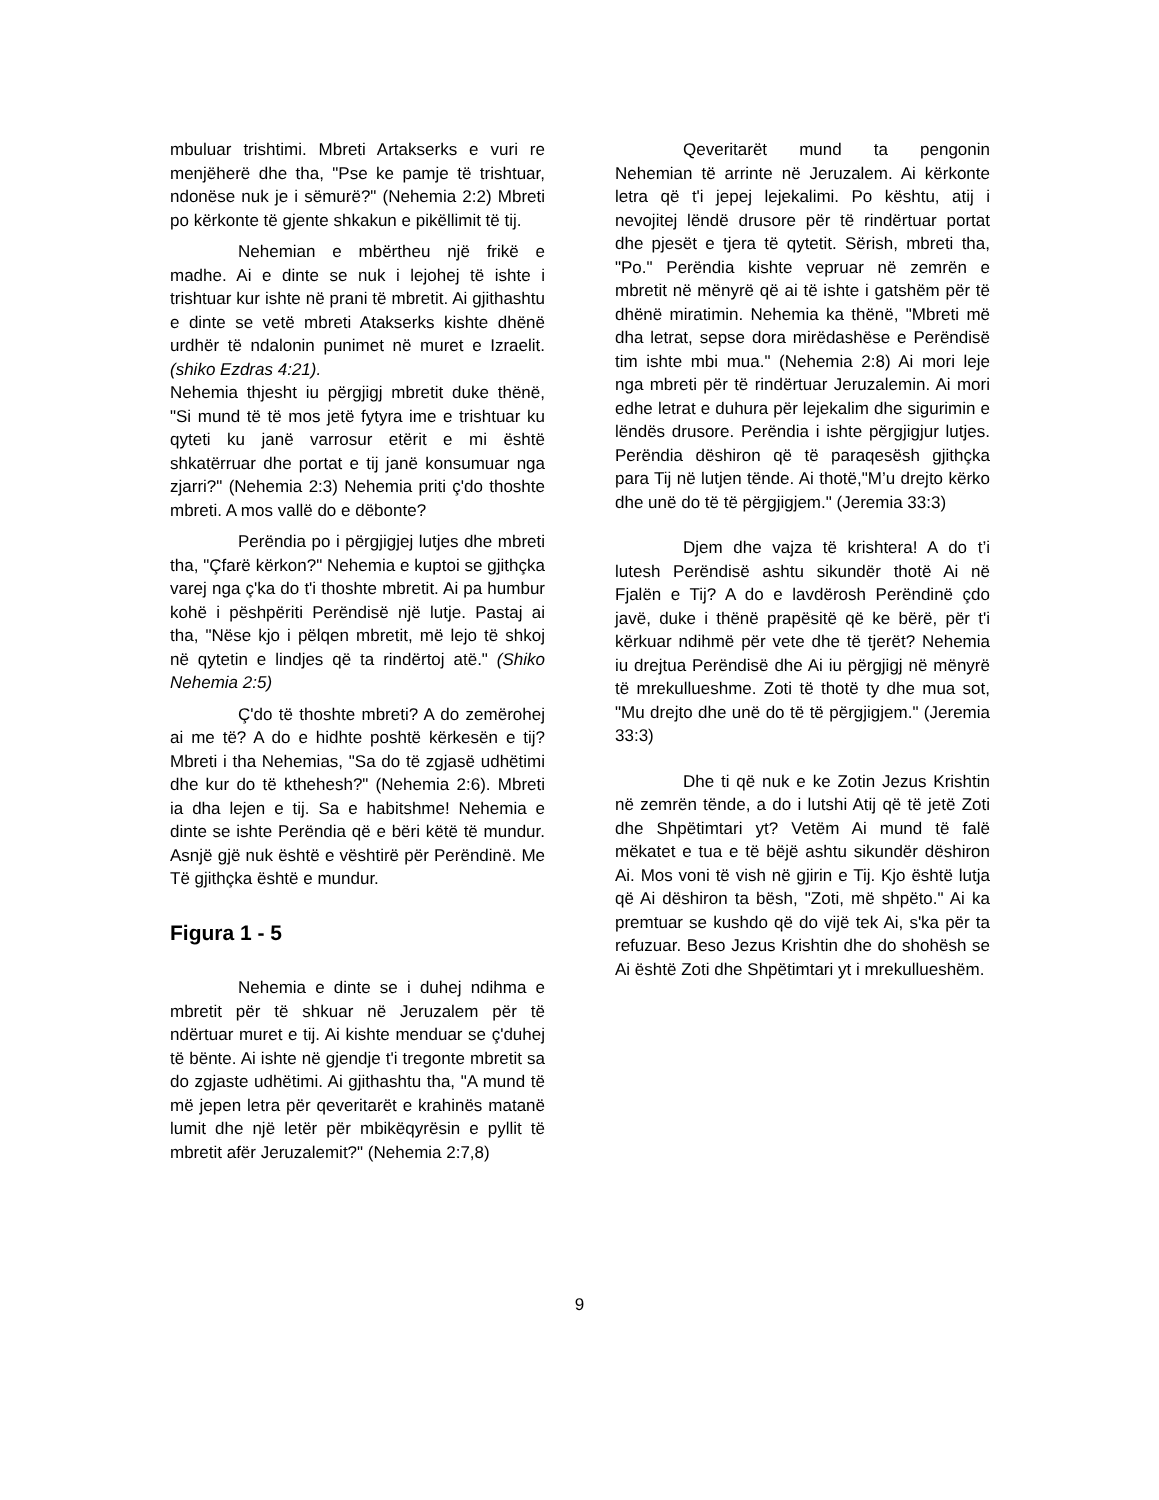mbuluar trishtimi. Mbreti Artakserks e vuri re menjëherë dhe tha, "Pse ke pamje të trishtuar, ndonëse nuk je i sëmurë?" (Nehemia 2:2) Mbreti po kërkonte të gjente shkakun e pikëllimit të tij.
Nehemian e mbërtheu një frikë e madhe. Ai e dinte se nuk i lejohej të ishte i trishtuar kur ishte në prani të mbretit. Ai gjithashtu e dinte se vetë mbreti Atakserks kishte dhënë urdhër të ndalonin punimet në muret e Izraelit. (shiko Ezdras 4:21).
Nehemia thjesht iu përgjigj mbretit duke thënë, "Si mund të të mos jetë fytyra ime e trishtuar ku qyteti ku janë varrosur etërit e mi është shkatërruar dhe portat e tij janë konsumuar nga zjarri?" (Nehemia 2:3) Nehemia priti ç'do thoshte mbreti. A mos vallë do e dëbonte?
Perëndia po i përgjigjej lutjes dhe mbreti tha, "Çfarë kërkon?" Nehemia e kuptoi se gjithçka varej nga ç'ka do t'i thoshte mbretit. Ai pa humbur kohë i pëshpëriti Perëndisë një lutje. Pastaj ai tha, "Nëse kjo i pëlqen mbretit, më lejo të shkoj në qytetin e lindjes që ta rindërtoj atë." (Shiko Nehemia 2:5)
Ç'do të thoshte mbreti? A do zemërohej ai me të? A do e hidhte poshtë kërkesën e tij? Mbreti i tha Nehemias, "Sa do të zgjasë udhëtimi dhe kur do të kthehesh?" (Nehemia 2:6). Mbreti ia dha lejen e tij. Sa e habitshme! Nehemia e dinte se ishte Perëndia që e bëri këtë të mundur. Asnjë gjë nuk është e vështirë për Perëndinë. Me Të gjithçka është e mundur.
Figura 1 - 5
Nehemia e dinte se i duhej ndihma e mbretit për të shkuar në Jeruzalem për të ndërtuar muret e tij. Ai kishte menduar se ç'duhej të bënte. Ai ishte në gjendje t'i tregonte mbretit sa do zgjaste udhëtimi. Ai gjithashtu tha, "A mund të më jepen letra për qeveritarët e krahinës matanë lumit dhe një letër për mbikëqyrësin e pyllit të mbretit afër Jeruzalemit?" (Nehemia 2:7,8)
Qeveritarët mund ta pengonin Nehemian të arrinte në Jeruzalem. Ai kërkonte letra që t'i jepej lejekalimi. Po kështu, atij i nevojitej lëndë drusore për të rindërtuar portat dhe pjesët e tjera të qytetit. Sërish, mbreti tha, "Po." Perëndia kishte vepruar në zemrën e mbretit në mënyrë që ai të ishte i gatshëm për të dhënë miratimin. Nehemia ka thënë, "Mbreti më dha letrat, sepse dora mirëdashëse e Perëndisë tim ishte mbi mua." (Nehemia 2:8) Ai mori leje nga mbreti për të rindërtuar Jeruzalemin. Ai mori edhe letrat e duhura për lejekalim dhe sigurimin e lëndës drusore. Perëndia i ishte përgjigjur lutjes. Perëndia dëshiron që të paraqesësh gjithçka para Tij në lutjen tënde. Ai thotë,"M’u drejto kërko dhe unë do të të përgjigjem." (Jeremia 33:3)
Djem dhe vajza të krishtera! A do t’i lutesh Perëndisë ashtu sikundër thotë Ai në Fjalën e Tij? A do e lavdërosh Perëndinë çdo javë, duke i thënë prapësitë që ke bërë, për t'i kërkuar ndihmë për vete dhe të tjerët? Nehemia iu drejtua Perëndisë dhe Ai iu përgjigj në mënyrë të mrekullueshme. Zoti të thotë ty dhe mua sot, "Mu drejto dhe unë do të të përgjigjem." (Jeremia 33:3)
Dhe ti që nuk e ke Zotin Jezus Krishtin në zemrën tënde, a do i lutshi Atij që të jetë Zoti dhe Shpëtimtari yt? Vetëm Ai mund të falë mëkatet e tua e të bëjë ashtu sikundër dëshiron Ai. Mos voni të vish në gjirin e Tij. Kjo është lutja që Ai dëshiron ta bësh, "Zoti, më shpëto." Ai ka premtuar se kushdo që do vijë tek Ai, s'ka për ta refuzuar. Beso Jezus Krishtin dhe do shohësh se Ai është Zoti dhe Shpëtimtari yt i mrekullueshëm.
9